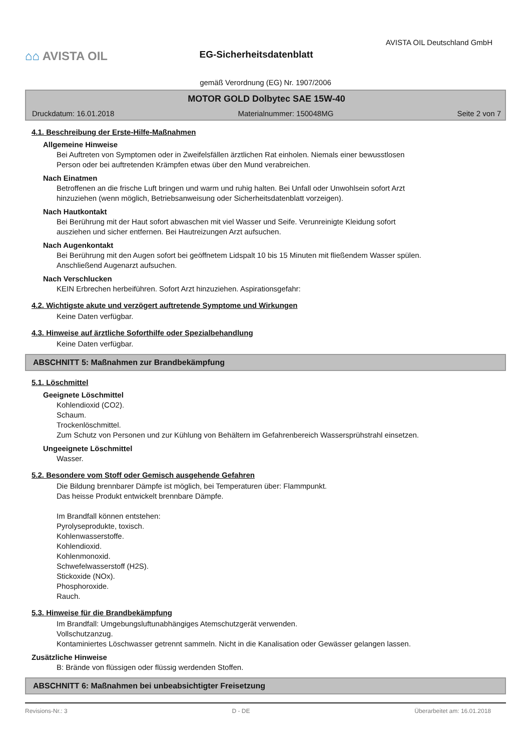⌂⌂ AVISTA OIL
EG-Sicherheitsdatenblatt
AVISTA OIL Deutschland GmbH
gemäß Verordnung (EG) Nr. 1907/2006
MOTOR GOLD Dolbytec SAE 15W-40
Druckdatum: 16.01.2018 Materialnummer: 150048MG Seite 2 von 7
4.1. Beschreibung der Erste-Hilfe-Maßnahmen
Allgemeine Hinweise
Bei Auftreten von Symptomen oder in Zweifelsfällen ärztlichen Rat einholen. Niemals einer bewusstlosen
Person oder bei auftretenden Krämpfen etwas über den Mund verabreichen.
Nach Einatmen
Betroffenen an die frische Luft bringen und warm und ruhig halten. Bei Unfall oder Unwohlsein sofort Arzt
hinzuziehen (wenn möglich, Betriebsanweisung oder Sicherheitsdatenblatt vorzeigen).
Nach Hautkontakt
Bei Berührung mit der Haut sofort abwaschen mit viel Wasser und Seife. Verunreinigte Kleidung sofort
ausziehen und sicher entfernen. Bei Hautreizungen Arzt aufsuchen.
Nach Augenkontakt
Bei Berührung mit den Augen sofort bei geöffnetem Lidspalt 10 bis 15 Minuten mit fließendem Wasser spülen.
Anschließend Augenarzt aufsuchen.
Nach Verschlucken
KEIN Erbrechen herbeiführen. Sofort Arzt hinzuziehen. Aspirationsgefahr:
4.2. Wichtigste akute und verzögert auftretende Symptome und Wirkungen
Keine Daten verfügbar.
4.3. Hinweise auf ärztliche Soforthilfe oder Spezialbehandlung
Keine Daten verfügbar.
ABSCHNITT 5: Maßnahmen zur Brandbekämpfung
5.1. Löschmittel
Geeignete Löschmittel
Kohlendioxid (CO2).
Schaum.
Trockenlöschmittel.
Zum Schutz von Personen und zur Kühlung von Behältern im Gefahrenbereich Wassersprühstrahl einsetzen.
Ungeeignete Löschmittel
Wasser.
5.2. Besondere vom Stoff oder Gemisch ausgehende Gefahren
Die Bildung brennbarer Dämpfe ist möglich, bei Temperaturen über: Flammpunkt.
Das heisse Produkt entwickelt brennbare Dämpfe.
Im Brandfall können entstehen:
Pyrolyseprodukte, toxisch.
Kohlenwasserstoffe.
Kohlendioxid.
Kohlenmonoxid.
Schwefelwasserstoff (H2S).
Stickoxide (NOx).
Phosphoroxide.
Rauch.
5.3. Hinweise für die Brandbekämpfung
Im Brandfall: Umgebungsluftunabhängiges Atemschutzgerät verwenden.
Vollschutzanzug.
Kontaminiertes Löschwasser getrennt sammeln. Nicht in die Kanalisation oder Gewässer gelangen lassen.
Zusätzliche Hinweise
B: Brände von flüssigen oder flüssig werdenden Stoffen.
ABSCHNITT 6: Maßnahmen bei unbeabsichtigter Freisetzung
Revisions-Nr.: 3 D - DE Überarbeitet am: 16.01.2018